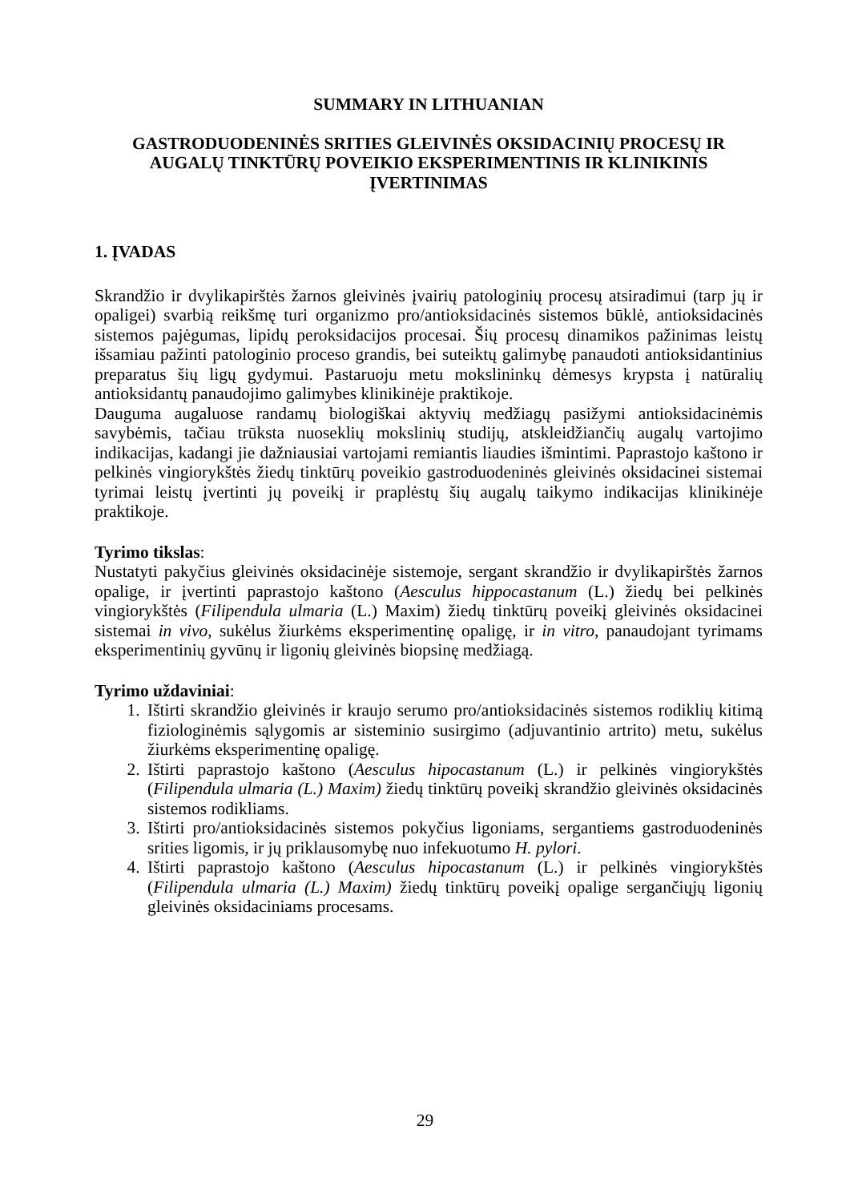SUMMARY IN LITHUANIAN
GASTRODUODENINĖS SRITIES GLEIVINĖS OKSIDACINIŲ PROCESŲ IR AUGALŲ TINKTŪRŲ POVEIKIO EKSPERIMENTINIS IR KLINIKINIS ĮVERTINIMAS
1. ĮVADAS
Skrandžio ir dvylikapirštės žarnos gleivinės įvairių patologinių procesų atsiradimui (tarp jų ir opaligei) svarbią reikšmę turi organizmo pro/antioksidacinės sistemos būklė, antioksidacinės sistemos pajėgumas, lipidų peroksidacijos procesai. Šių procesų dinamikos pažinimas leistų išsamiau pažinti patologinio proceso grandis, bei suteiktų galimybę panaudoti antioksidantinius preparatus šių ligų gydymui. Pastaruoju metu mokslininkų dėmesys krypsta į natūralių antioksidantų panaudojimo galimybes klinikinėje praktikoje.
Dauguma augaluose randamų biologiškai aktyvių medžiagų pasižymi antioksidacinėmis savybėmis, tačiau trūksta nuoseklių mokslinių studijų, atskleidžiančių augalų vartojimo indikacijas, kadangi jie dažniausiai vartojami remiantis liaudies išmintimi. Paprastojo kaštono ir pelkinės vingiorykštės žiedų tinktūrų poveikio gastroduodeninės gleivinės oksidacinei sistemai tyrimai leistų įvertinti jų poveikį ir praplėstų šių augalų taikymo indikacijas klinikinėje praktikoje.
Tyrimo tikslas:
Nustatyti pakyčius gleivinės oksidacinėje sistemoje, sergant skrandžio ir dvylikapirštės žarnos opalige, ir įvertinti paprastojo kaštono (Aesculus hippocastanum (L.) žiedų bei pelkinės vingiorykštės (Filipendula ulmaria (L.) Maxim) žiedų tinktūrų poveikį gleivinės oksidacinei sistemai in vivo, sukėlus žiurkėms eksperimentinę opaligę, ir in vitro, panaudojant tyrimams eksperimentinių gyvūnų ir ligonių gleivinės biopsinę medžiagą.
Tyrimo uždaviniai:
1. Ištirti skrandžio gleivinės ir kraujo serumo pro/antioksidacinės sistemos rodiklių kitimą fiziologinėmis sąlygomis ar sisteminio susirgimo (adjuvantinio artrito) metu, sukėlus žiurkėms eksperimentinę opaligę.
2. Ištirti paprastojo kaštono (Aesculus hipocastanum (L.) ir pelkinės vingiorykštės (Filipendula ulmaria (L.) Maxim) žiedų tinktūrų poveikį skrandžio gleivinės oksidacinės sistemos rodikliams.
3. Ištirti pro/antioksidacinės sistemos pokyčius ligoniams, sergantiems gastroduodeninės srities ligomis, ir jų priklausomybę nuo infekuotumo H. pylori.
4. Ištirti paprastojo kaštono (Aesculus hipocastanum (L.) ir pelkinės vingiorykštės (Filipendula ulmaria (L.) Maxim) žiedų tinktūrų poveikį opalige sergančiųjų ligonių gleivinės oksidaciniams procesams.
29